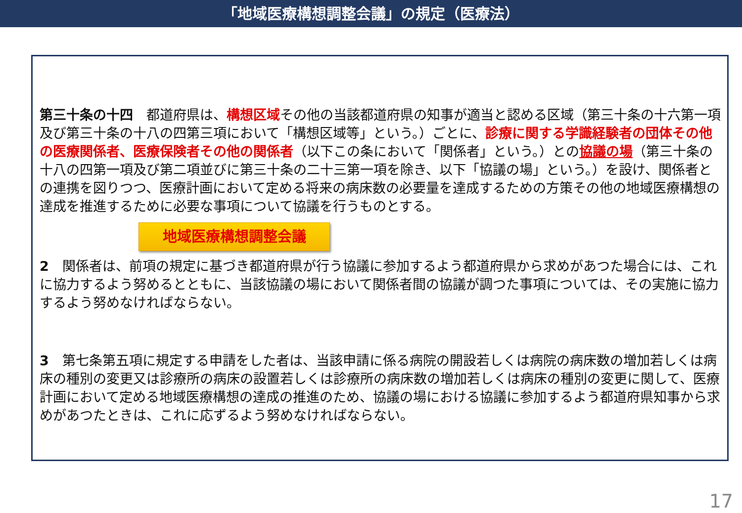「地域医療構想調整会議」の規定（医療法）
第三十条の十四　都道府県は、構想区域その他の当該都道府県の知事が適当と認める区域（第三十条の十六第一項及び第三十条の十八の四第三項において「構想区域等」という。）ごとに、診療に関する学識経験者の団体その他の医療関係者、医療保険者その他の関係者（以下この条において「関係者」という。）との協議の場（第三十条の十八の四第一項及び第二項並びに第三十条の二十三第一項を除き、以下「協議の場」という。）を設け、関係者との連携を図りつつ、医療計画において定める将来の病床数の必要量を達成するための方策その他の地域医療構想の達成を推進するために必要な事項について協議を行うものとする。
地域医療構想調整会議
2　関係者は、前項の規定に基づき都道府県が行う協議に参加するよう都道府県から求めがあつた場合には、これに協力するよう努めるとともに、当該協議の場において関係者間の協議が調つた事項については、その実施に協力するよう努めなければならない。
3　第七条第五項に規定する申請をした者は、当該申請に係る病院の開設若しくは病院の病床数の増加若しくは病床の種別の変更又は診療所の病床の設置若しくは診療所の病床数の増加若しくは病床の種別の変更に関して、医療計画において定める地域医療構想の達成の推進のため、協議の場における協議に参加するよう都道府県知事から求めがあつたときは、これに応ずるよう努めなければならない。
17